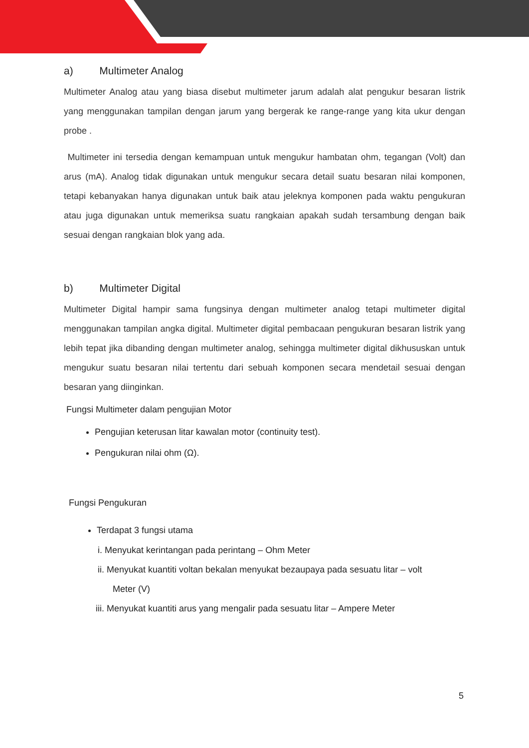a) Multimeter Analog
Multimeter Analog atau yang biasa disebut multimeter jarum adalah alat pengukur besaran listrik yang menggunakan tampilan dengan jarum yang bergerak ke range-range yang kita ukur dengan probe .
Multimeter ini tersedia dengan kemampuan untuk mengukur hambatan ohm, tegangan (Volt) dan arus (mA). Analog tidak digunakan untuk mengukur secara detail suatu besaran nilai komponen, tetapi kebanyakan hanya digunakan untuk baik atau jeleknya komponen pada waktu pengukuran atau juga digunakan untuk memeriksa suatu rangkaian apakah sudah tersambung dengan baik sesuai dengan rangkaian blok yang ada.
b) Multimeter Digital
Multimeter Digital hampir sama fungsinya dengan multimeter analog tetapi multimeter digital menggunakan tampilan angka digital. Multimeter digital pembacaan pengukuran besaran listrik yang lebih tepat jika dibanding dengan multimeter analog, sehingga multimeter digital dikhususkan untuk mengukur suatu besaran nilai tertentu dari sebuah komponen secara mendetail sesuai dengan besaran yang diinginkan.
Fungsi Multimeter dalam pengujian Motor
Pengujian keterusan litar kawalan motor (continuity test).
Pengukuran nilai ohm (Ω).
Fungsi Pengukuran
Terdapat 3 fungsi utama
i. Menyukat kerintangan pada perintang – Ohm Meter
ii. Menyukat kuantiti voltan bekalan menyukat bezaupaya pada sesuatu litar – volt
Meter (V)
iii. Menyukat kuantiti arus yang mengalir pada sesuatu litar – Ampere Meter
5